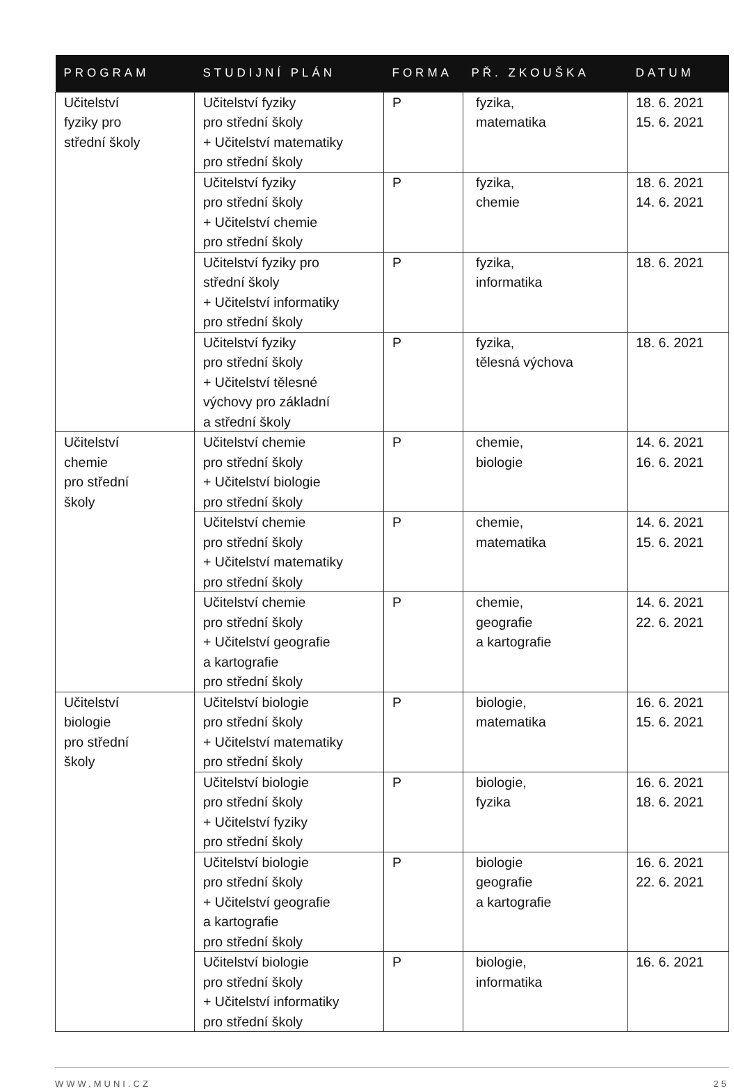| PROGRAM | STUDIJNÍ PLÁN | FORMA | PŘ. ZKOUŠKA | DATUM |
| --- | --- | --- | --- | --- |
| Učitelství fyziky pro střední školy | Učitelství fyziky pro střední školy + Učitelství matematiky pro střední školy | P | fyzika, matematika | 18. 6. 2021 15. 6. 2021 |
| | Učitelství fyziky pro střední školy + Učitelství chemie pro střední školy | P | fyzika, chemie | 18. 6. 2021 14. 6. 2021 |
| | Učitelství fyziky pro střední školy + Učitelství informatiky pro střední školy | P | fyzika, informatika | 18. 6. 2021 |
| | Učitelství fyziky pro střední školy + Učitelství tělesné výchovy pro základní a střední školy | P | fyzika, tělesná výchova | 18. 6. 2021 |
| Učitelství chemie pro střední školy | Učitelství chemie pro střední školy + Učitelství biologie pro střední školy | P | chemie, biologie | 14. 6. 2021 16. 6. 2021 |
| | Učitelství chemie pro střední školy + Učitelství matematiky pro střední školy | P | chemie, matematika | 14. 6. 2021 15. 6. 2021 |
| | Učitelství chemie pro střední školy + Učitelství geografie a kartografie pro střední školy | P | chemie, geografie a kartografie | 14. 6. 2021 22. 6. 2021 |
| Učitelství biologie pro střední školy | Učitelství biologie pro střední školy + Učitelství matematiky pro střední školy | P | biologie, matematika | 16. 6. 2021 15. 6. 2021 |
| | Učitelství biologie pro střední školy + Učitelství fyziky pro střední školy | P | biologie, fyzika | 16. 6. 2021 18. 6. 2021 |
| | Učitelství biologie pro střední školy + Učitelství geografie a kartografie pro střední školy | P | biologie geografie a kartografie | 16. 6. 2021 22. 6. 2021 |
| | Učitelství biologie pro střední školy + Učitelství informatiky pro střední školy | P | biologie, informatika | 16. 6. 2021 |
WWW.MUNI.CZ 25